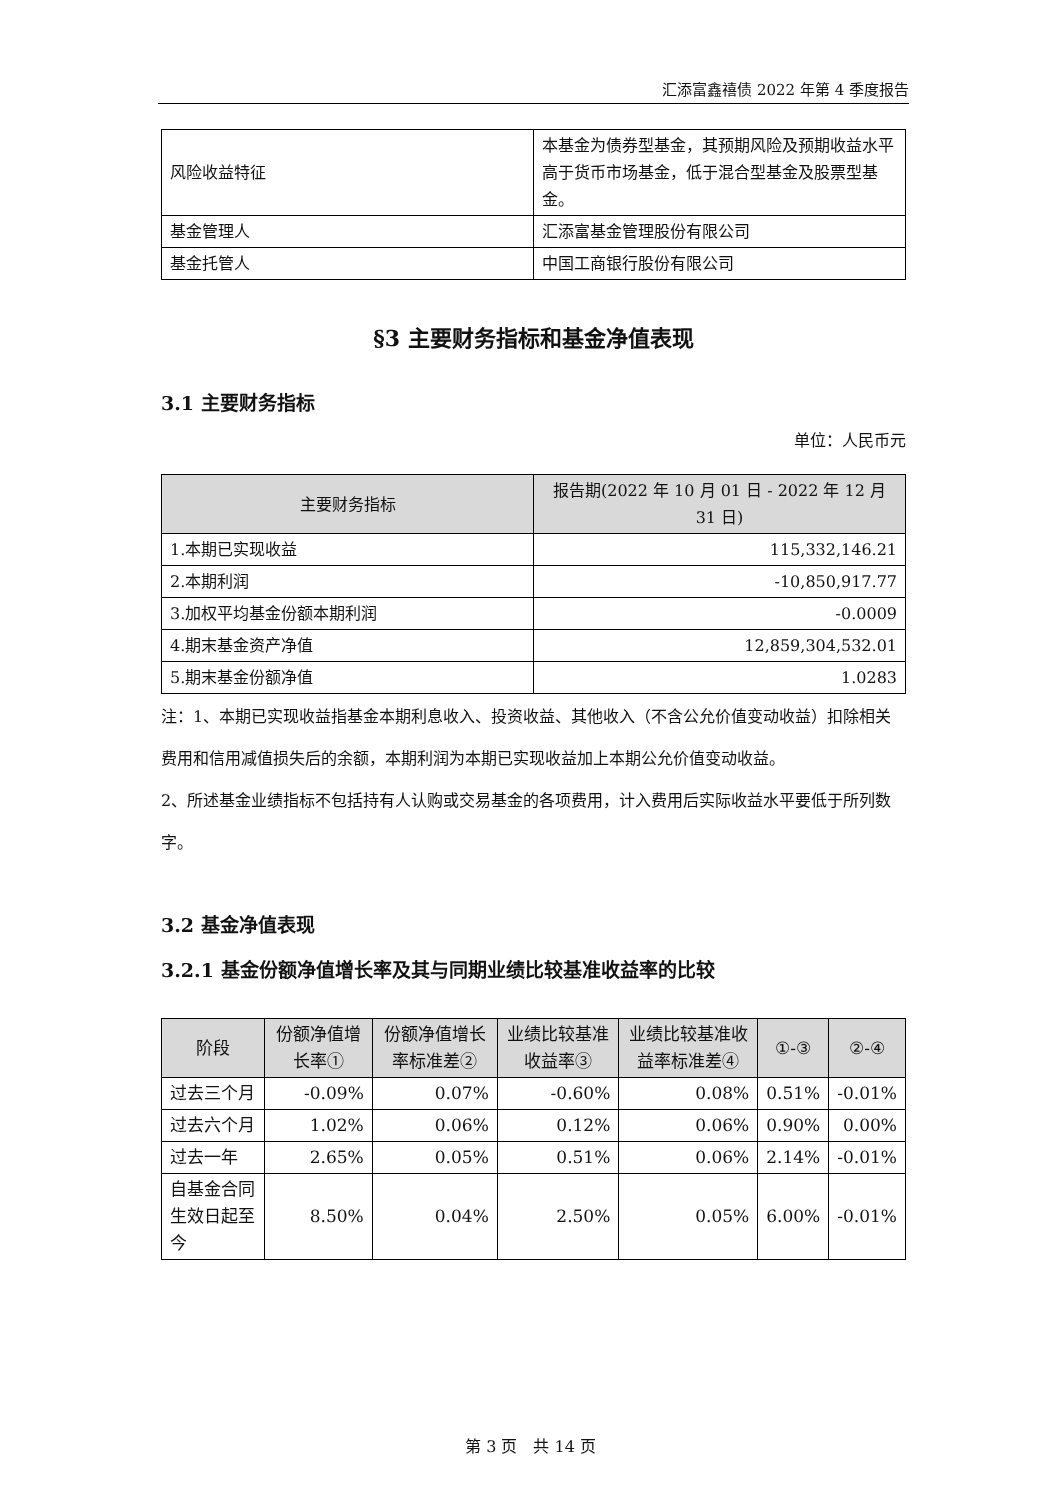汇添富鑫禧债 2022 年第 4 季度报告
| 风险收益特征 | 本基金为债券型基金，其预期风险及预期收益水平高于货币市场基金，低于混合型基金及股票型基金。 |
| 基金管理人 | 汇添富基金管理股份有限公司 |
| 基金托管人 | 中国工商银行股份有限公司 |
§3 主要财务指标和基金净值表现
3.1 主要财务指标
单位：人民币元
| 主要财务指标 | 报告期(2022 年 10 月 01 日 - 2022 年 12 月 31 日) |
| --- | --- |
| 1.本期已实现收益 | 115,332,146.21 |
| 2.本期利润 | -10,850,917.77 |
| 3.加权平均基金份额本期利润 | -0.0009 |
| 4.期末基金资产净值 | 12,859,304,532.01 |
| 5.期末基金份额净值 | 1.0283 |
注：1、本期已实现收益指基金本期利息收入、投资收益、其他收入（不含公允价值变动收益）扣除相关费用和信用减值损失后的余额，本期利润为本期已实现收益加上本期公允价值变动收益。
2、所述基金业绩指标不包括持有人认购或交易基金的各项费用，计入费用后实际收益水平要低于所列数字。
3.2 基金净值表现
3.2.1 基金份额净值增长率及其与同期业绩比较基准收益率的比较
| 阶段 | 份额净值增长率① | 份额净值增长率标准差② | 业绩比较基准收益率③ | 业绩比较基准收益率标准差④ | ①-③ | ②-④ |
| --- | --- | --- | --- | --- | --- | --- |
| 过去三个月 | -0.09% | 0.07% | -0.60% | 0.08% | 0.51% | -0.01% |
| 过去六个月 | 1.02% | 0.06% | 0.12% | 0.06% | 0.90% | 0.00% |
| 过去一年 | 2.65% | 0.05% | 0.51% | 0.06% | 2.14% | -0.01% |
| 自基金合同生效日起至今 | 8.50% | 0.04% | 2.50% | 0.05% | 6.00% | -0.01% |
第 3 页　共 14 页